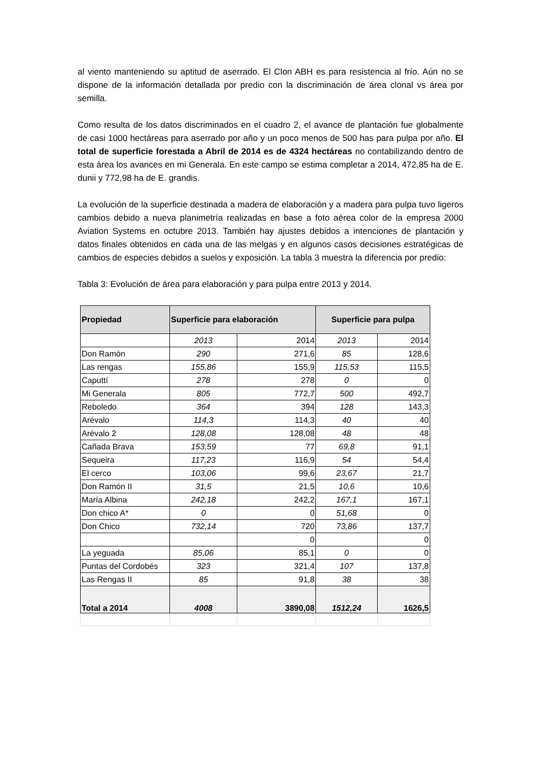al viento manteniendo su aptitud de aserrado. El Clon ABH es para resistencia al frío. Aún no se dispone de la información detallada por predio con la discriminación de área clonal vs área por semilla.
Como resulta de los datos discriminados en el cuadro 2, el avance de plantación fue globalmente de casi 1000 hectáreas para aserrado por año y un poco menos de 500 has para pulpa por año. El total de superficie forestada a Abril de 2014 es de 4324 hectáreas no contabilizando dentro de esta área los avances en mi Generala. En este campo se estima completar a 2014, 472,85 ha de E. dunii y 772,98 ha de E. grandis.
La evolución de la superficie destinada a madera de elaboración y a madera para pulpa tuvo ligeros cambios debido a nueva planimetría realizadas en base a foto aérea color de la empresa 2000 Aviation Systems en octubre 2013. También hay ajustes debidos a intenciones de plantación y datos finales obtenidos en cada una de las melgas y en algunos casos decisiones estratégicas de cambios de especies debidos a suelos y exposición. La tabla 3 muestra la diferencia por predio:
Tabla 3: Evolución de área para elaboración y para pulpa entre 2013 y 2014.
| Propiedad | Superficie para elaboración | | Superficie para pulpa | |
| --- | --- | --- | --- | --- |
| | 2013 | 2014 | 2013 | 2014 |
| Don Ramón | 290 | 271,6 | 85 | 128,6 |
| Las rengas | 155,86 | 155,9 | 115,53 | 115,5 |
| Caputtí | 278 | 278 | 0 | 0 |
| Mi Generala | 805 | 772,7 | 500 | 492,7 |
| Reboledo | 364 | 394 | 128 | 143,3 |
| Arévalo | 114,3 | 114,3 | 40 | 40 |
| Arévalo 2 | 128,08 | 128,08 | 48 | 48 |
| Cañada Brava | 153,59 | 77 | 69,8 | 91,1 |
| Sequeira | 117,23 | 116,9 | 54 | 54,4 |
| El cerco | 103,06 | 99,6 | 23,67 | 21,7 |
| Don Ramón II | 31,5 | 21,5 | 10,6 | 10,6 |
| María Albina | 242,18 | 242,2 | 167,1 | 167,1 |
| Don chico A* | 0 | 0 | 51,68 | 0 |
| Don Chico | 732,14 | 720 | 73,86 | 137,7 |
| | | 0 | | 0 |
| La yeguada | 85,06 | 85,1 | 0 | 0 |
| Puntas del Cordobés | 323 | 321,4 | 107 | 137,8 |
| Las Rengas II | 85 | 91,8 | 38 | 38 |
| Total a 2014 | 4008 | 3890,08 | 1512,24 | 1626,5 |